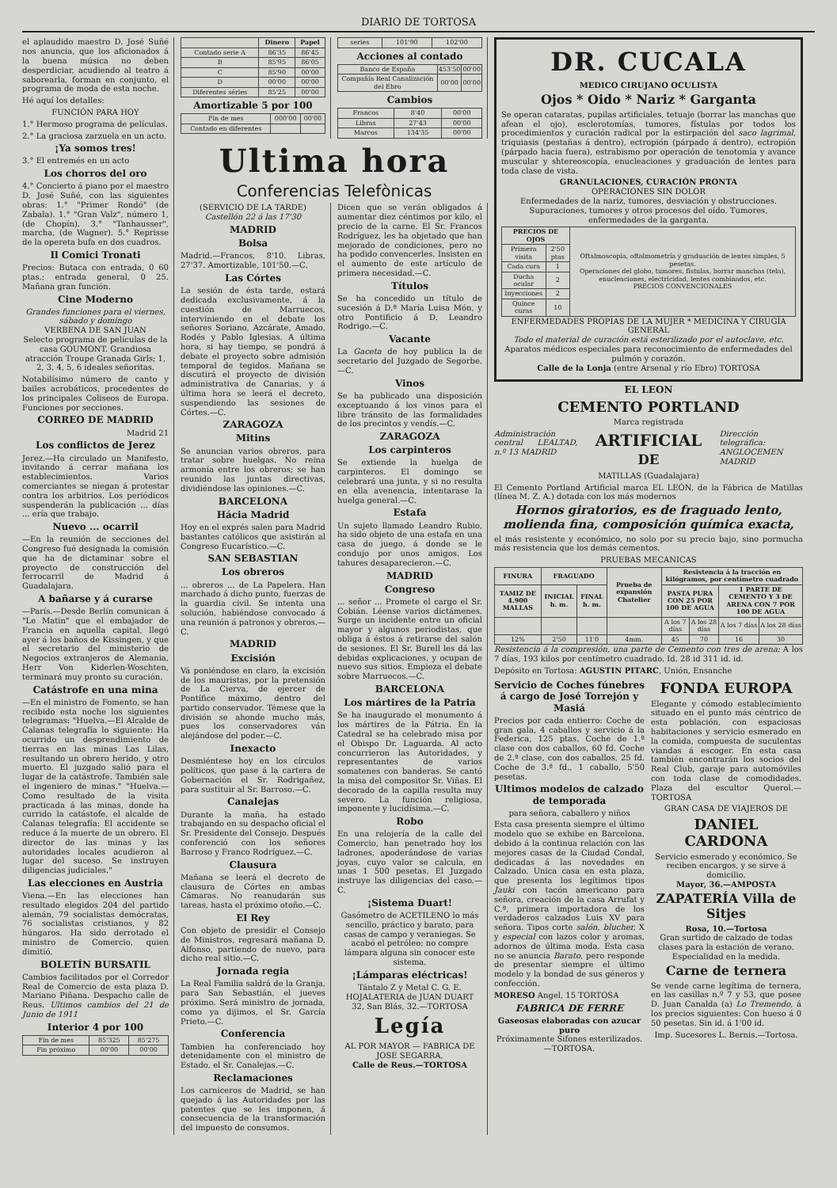DIARIO DE TORTOSA
el aplaudido maestro D. José Suñé nos anuncia, que los aficionados á la buena música no deben desperdiciar, acudiendo al teatro á saborearla, forman en conjunto, el programa de moda de esta noche.
Hé aquí los detalles:
FUNCIÓN PARA HOY
1.° Hermoso programa de películas.
2.° La graciosa zarzuela en un acto,
¡Ya somos tres!
3.° El entremés en un acto
Los chorros del oro
4.° Concierto á piano por el maestro D. José Suñé, con las siguientes obras: 1.° "Primer Rondó" (de Zabala). 1.° "Gran Valz", número 1, (de Chopín). 3.° "Tanhausser", marcha, (de Wagner). 5.° Reprisse de la opereta bufa en dos cuadros.
Il Comici Tronati
Precios: Butaca con entrada, 0 60 ptas.; entrada general, 0 25. Mañana gran función.
Cine Moderno
Grandes funciones para el viernes, sábado y domingo
VERBENA DE SAN JUAN
Selecto programa de películas de la casa GOUMONT. Grandiosa atracción Troupe Granada Girls; 1, 2, 3, 4, 5, 6 ideales señoritas.
Notabilísimo número de canto y bailes acrobáticos, procedentes de los principales Coliseos de Europa. Funciones por secciones.
CORREO DE MADRID
Madrid 21
Los conflictos de Jerez
Jerez.—Ha circulado un Manifesto, invitando á cerrar mañana los establecimientos. Varios comerciantes se niegan á protestar contra los arbitrios. Los periódicos suspenderán la publicación ... días ... ería que trabajo.
Nuevo ... ocarril
—En la reunión de secciones del Congreso fué designada la comisión que ha de dictaminar sobre el proyecto de construcción del ferrocarril de Madrid á Guadalajara.
A bañarse y á curarse
—París.—Desde Berlín comunican á "Le Matin" que el embajador de Francia en aquella capital, llegó ayer á los baños de Kissingen, y que el secretario del ministerio de Negocios extranjeros de Alemania, Herr Von Kiderlen-Woschten, terminará muy pronto su curación.
Catástrofe en una mina
—En el ministro de Fomento, se han recibido esta noche los siguientes telegramas: "Huelva.—El Alcalde de Calanas telegrafía lo siguiente: Ha ocurrido un desprendimiento de tierras en las minas Las Lilas, resultando un obrero herido, y otro muerto. El juzgado salió para el lugar de la catástrofe. También sale el ingeniero de minas." "Huelva.—Como resultado de la visita practicada á las minas, donde ha currido la catástofe, el alcalde de Calanas telegrafía: El accidente se reduce á la muerte de un obrero. El director de las minas y las autoridades locales acudieron al lugar del suceso. Se instruyen diligencias judiciales."
Las elecciones en Austria
Viena.—En las elecciones han resultado elegidos 204 del partido alemán, 79 socialistas demócratas, 76 socialistas cristianos, y 82 húngaros. Ha sido derrotado el ministro de Comercio, quien dimitió.
BOLETÍN BURSATIL
Cambios facilitados por el Corredor Real de Comercio de esta plaza D. Mariano Piñana. Despacho calle de Reus. Ultimos cambios del 21 de Junio de 1911
Interior 4 por 100
| Fin de mes | 85'325 | 85'275 |
| Fin próximo | 00'00 | 00'00 |
| | Dinero | Papel |
| --- | --- | --- |
| Contado serie A | 86'35 | 86'45 |
| B | 85'95 | 86'05 |
| C | 85'90 | 00'00 |
| D | 00'00 | 00'00 |
| Diferentes séries | 85'25 | 00'00 |
Amortizable 5 por 100
| Fin de mes | 000'00 | 00'00 |
| Contado en diferentes | | |
| series | 101'90 | 102'00 |
Acciones al contado
| Banco de España | 453'50 | 00'00 |
| Compañía Real Canalización del Ebro | 00'00 | 00'00 |
Cambios
| Francos | 8'40 | 00'00 |
| Libras | 27'43 | 00'00 |
| Marcos | 134'35 | 00'00 |
Ultima hora
Conferencias Telefònicas
(SERVICIO DE LA TARDE)
Castellón 22 á las 17'30
MADRID
Bolsa
Madrid.—Francos, 8'10. Libras, 27'37. Amortizable, 101'50.—C.
Las Córtes
La sesión de ésta tarde, estará dedicada exclusivamente, á la cuestión de Marruecos, interviniendo en el debate los señores Soriano, Azcárate, Amado, Rodés y Pablo Iglesias. A última hora, si hay tiempo, se pondrá á debate el proyecto sobre admisión temporal de tegidos. Mañana se discutirá el proyecto de división administrativa de Canarias, y á última hora se leerá el decreto, suspendiendo las sesiones de Córtes.—C.
ZARAGOZA
Mitins
Se anuncian varios obreros, para tratar sobre huelgas. No reina armonía entre los obreros; se han reunido las juntas directivas, dividiéndose las opiniones.—C.
BARCELONA
Hácia Madrid
Hoy en el exprés salen para Madrid bastantes católicos que asistirán al Congreso Eucarístico.—C.
SAN SEBASTIAN
Los obreros
... obreros ... de La Papelera. Han marchado á dicho punto, fuerzas de la guardia civil. Se intenta una solución, habiéndose convocado á una reunión á patronos y obreros.—C.
MADRID
Excisión
Vá poniéndose en claro, la excisión de los mauristas, por la pretensión de La Cierva, de ejercer de Pontífice máximo, dentro del partido conservador. Témese que la división se ahonde mucho más, pues los conservadores ván alejándose del poder.—C.
Inexacto
Desmiéntese hoy en los círculos políticos, que pase á la cartera de Gobernación el Sr. Rodrigañez, para sustituir al Sr. Barroso.—C.
Canalejas
Durante la maña, ha estado trabajando en su despacho oficial el Sr. Presidente del Consejo. Después conferenció con los señores Barroso y Franco Rodríguez.—C.
Clausura
Mañana se leerá el decreto de clausura de Córtes en ambas Cámaras. No reanudarán sus tareas, hasta el próximo otoño.—C.
El Rey
Con objeto de presidir el Consejo de Ministros, regresará mañana D. Alfonso, partiendo de nuevo, para dicho real sitio.—C.
Jornada regia
La Real Familia saldrá de la Granja, para San Sebastián, el jueves próximo. Será ministro de jornada, como ya dijimos, el Sr. García Prieto.—C.
Conferencia
Tambien ha conferenciado hoy detenidamente con el ministro de Estado, el Sr. Canalejas.—C.
Reclamaciones
Los carniceros de Madrid, se han quejado á las Autoridades por las patentes que se les imponen, á consecuencia de la transformación del impuesto de consumos.
Dicen que se verán obligados á aumentar diez céntimos por kilo, el precio de la carne. El Sr. Francos Rodríguez, les ha objetado que han mejorado de condiciones, pero no ha podido convencerles. Insisten en el aumento de este artículo de primera necesidad.—C.
Títulos
Se ha concedido un título de sucesión á D.ª María Luisa Món, y otro Pontificio á D. Leandro Rodrigo.—C.
Vacante
La Gaceta de hoy publica la de secretario del Juzgado de Segorbe.—C.
Vinos
Se ha publicado una disposición exceptuando á los vinos para el libre tránsito de las formalidades de los precintos y vendís.—C.
ZARAGOZA
Los carpinteros
Se extiende la huelga de carpinteros. El domingo se celebrará una junta, y si no resulta en ella avenencia, intentarase la huelga general.—C.
Estafa
Un sujeto llamado Leandro Rubio, ha sido objeto de una estafa en una casa de juego, á donde se le condujo por unos amigos. Los tahures desaparecieron.—C.
MADRID
Congreso
... señor ... Promete el cargo el Sr. Cobián. Léense varios dictámenes. Surge un incidente entre un oficial mayor y algunos periodistas, que obliga á éstos á retirarse del salón de sesiones. El Sr. Burell les dá las debidas explicaciones, y ocupan de nuevo sus sitios. Empieza el debate sobre Marruecos.—C.
BARCELONA
Los mártires de la Patria
Se ha inaugurado el monumento á los mártires de la Pátria. En la Catedral se ha celebrado misa por el Obispo Dr. Laguarda. Al acto concurrieron las Autoridades, y representantes de varios somatenes con banderas. Se cantó la misa del compositor Sr. Viñas. El decorado de la capilla resulta muy severo. La función religiosa, imponente y lucidísima.—C.
Robo
En una relojería de la calle del Comercio, han penetrado hoy los ladrones, apoderándose de varias joyas, cuyo valor se calcula, en unas 1 500 pesetas. El Juzgado instruye las diligencias del caso.—C.
¡Sistema Duart!
Gasómetro de ACETILENO lo más sencillo, práctico y barato, para casas de campo y veraniegas. Se acabó el petróleo; no compre lámpara alguna sin conocer este sistema.
¡Lámparas eléctricas!
Tántalo Z y Metal C. G. E.
HOJALATERIA de JUAN DUART
32, San Blás, 32.—TORTOSA
Legía
AL POR MAYOR — FABRICA DE JOSE SEGARRA,
Calle de Reus.—TORTOSA
DR. CUCALA
MEDICO CIRUJANO OCULISTA
Ojos * Oido * Nariz * Garganta
Se operan cataratas, pupilas artificiales, tetuaje (borrar las manchas que afean el ojo), esclerotomías, tumores, fístulas por todos los procedimientos y curación radical por la estirpación del saco lagrimal, triquiasis (pestañas á dentro), ectropión (párpado á dentro), ectropión (párpado hacia fuera), estrabismo por operación de tenotomía y avance muscular y shtereoscopía, enucleaciones y graduación de lentes para toda clase de vista.
GRANULACIONES, CURACIÓN PRONTA
OPERACIONES SIN DOLOR
Enfermedades de la nariz, tumores, desviación y obstrucciones. Supuraciones, tumores y otros procesos del oído. Tumores, enfermedades de la garganta.
| PRECIOS DE OJOS | | Oftalmoscopia, oftalmometría y graduación de lentes simples, 5 pesetas. Operaciones del globo, tumores, fístulas, borrar manchas (tela), enucleaciones, electricidad, lentes combinados, etc. PRECIOS CONVENCIONALES |
| Primera visita | 2'50 ptas | |
| Cada cura | 1 | |
| Ducha ocular | 2 | |
| Inyecciones | 2 | |
| Quince curas | 10 | |
ENFERMEDADES PROPIAS DE LA MUJER * MEDICINA Y CIRUGÍA GENERAL
Todo el material de curación está esterilizado por el autoclave, etc.
Aparatos médicos especiales para reconocimiento de enfermedades del pulmón y corazón.
Calle de la Lonja (entre Arsenal y río Ebro) TORTOSA
EL LEON
CEMENTO PORTLAND
Marca registrada
Administración central LEALTAD, n.º 13 MADRID
ARTIFICIAL
DE
Dirección telegráfica: ANGLOCEMEN MADRID
MATILLAS (Guadalajara)
El Cemento Portland Artificial marca EL LEÓN, de la Fábrica de Matillas (línea M. Z. A.) dotada con los más modernos
Hornos giratorios, es de fraguado lento, molienda fina, composición química exacta,
el más resistente y económico, no solo por su precio bajo, sino pormucha más resistencia que los demás cementos.
PRUEBAS MECANICAS
| FINURA | FRAGUADO | | Prueba de expansión Chatelier | Resistencia á la tracción en kilógramos, por centímetro cuadrado | | | |
| --- | --- | --- | --- | --- | --- | --- | --- |
| TAMIZ DE 4.900 MALLAS | INICIAL h. m. | FINAL h. m. | | PASTA PURA CON 25 POR 100 DE AGUA | | 1 PARTE DE CEMENTO Y 3 DE ARENA CON 7 POR 100 DE AGUA | |
| | | | | A los 7 días | A los 28 días | A los 7 días | A los 28 días |
| 12% | 2'50 | 11'0 | 4mm. | 45 | 70 | 16 | 30 |
Resistencia á la compresión, una parte de Cemento con tres de arena: A los 7 días, 193 kilos por centímetro cuadrado. Id. 28 id 311 id. id.
Depósito en Tortosa: AGUSTIN PITARC, Unión, Ensanche
Servicio de Coches fúnebres á cargo de José Torrejón y Masiá
Precios por cada entierro: Coche de gran gala, 4 caballos y servicio á la Federica, 125 ptas. Coche de 1.ª clase con dos caballos, 60 fd. Coche de 2.ª clase, con dos caballos, 25 fd. Coche de 3.ª fd., 1 caballo, 5'50 pesetas.
Ultimos modelos de calzado de temporada
para señora, caballero y niños
Esta casa presenta siempre el último modelo que se exhibe en Barcelona, debido á la continua relación con las mejores casas de la Ciudad Condal, dedicadas á las novedades en Calzado. Unica casa en esta plaza, que presenta los legítimos tipos Jauki con tacón americano para señora, creación de la casa Arrufat y C.ª, primera importadora de los verdaderos calzados Luis XV para señora. Tipos corte salón, blucher, X y especial con lazos color y aromas, adornos de última moda. Esta casa no se anuncia Barato, pero responde de presentar siempre el último modelo y la bondad de sus géneros y confección.
MORESO Angel, 15 TORTOSA
FABRICA DE FERRE
Gaseosas elaboradas con azucar puro
Próximamente Sifones esterilizados.—TORTOSA.
FONDA EUROPA
Elegante y cómodo establecimiento situado en el punto más céntrico de esta población, con espaciosas habitaciones y servicio esmerado en la comida, compuesta de suculentas viandas á escoger. En esta casa también encontrarán los socios del Real Club, garaje para automóviles con toda clase de comodidades. Plaza del escultor Querol.—TORTOSA
GRAN CASA DE VIAJEROS DE
DANIEL CARDONA
Servicio esmerado y económico. Se reciben encargos, y se sirve á domicilio.
Mayor, 36.—AMPOSTA
ZAPATERÍA Villa de Sitjes
Rosa, 10.—Tortosa
Gran surtido de calzado de todas clases para la estación de verano. Especialidad en la medida.
Carne de ternera
Se vende carne legítima de ternera, en las casillas n.º 7 y 53, que posee D. Juan Canalda (a) Lo Tremendo, á los precios siguientes: Con hueso á 0 50 pesetas. Sin id. á 1'00 id.
Imp. Sucesores L. Bernis.—Tortosa.